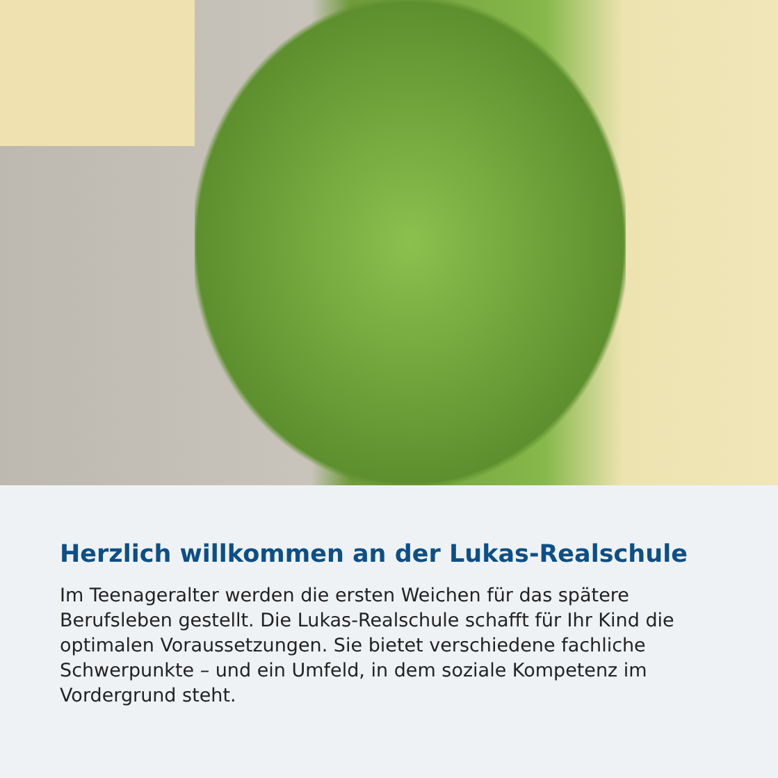Herzlich willkommen an der Lukas-Realschule
Im Teenageralter werden die ersten Weichen für das spätere Berufsleben gestellt. Die Lukas-Realschule schafft für Ihr Kind die optimalen Voraussetzungen. Sie bietet verschiedene fachliche Schwerpunkte – und ein Umfeld, in dem soziale Kompetenz im Vordergrund steht.